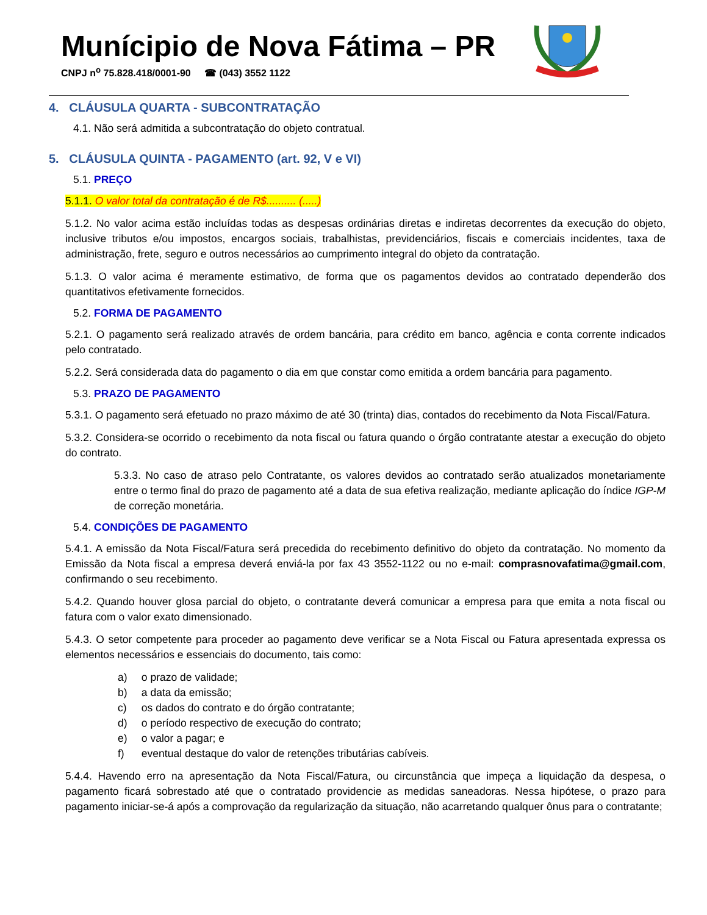Munícipio de Nova Fátima – PR
CNPJ n<sup>o</sup> 75.828.418/0001-90 ☎ (043) 3552 1122
4. CLÁUSULA QUARTA - SUBCONTRATAÇÃO
4.1. Não será admitida a subcontratação do objeto contratual.
5. CLÁUSULA QUINTA - PAGAMENTO (art. 92, V e VI)
5.1. PREÇO
5.1.1. O valor total da contratação é de R$.......... (.....)
5.1.2. No valor acima estão incluídas todas as despesas ordinárias diretas e indiretas decorrentes da execução do objeto, inclusive tributos e/ou impostos, encargos sociais, trabalhistas, previdenciários, fiscais e comerciais incidentes, taxa de administração, frete, seguro e outros necessários ao cumprimento integral do objeto da contratação.
5.1.3. O valor acima é meramente estimativo, de forma que os pagamentos devidos ao contratado dependerão dos quantitativos efetivamente fornecidos.
5.2. FORMA DE PAGAMENTO
5.2.1. O pagamento será realizado através de ordem bancária, para crédito em banco, agência e conta corrente indicados pelo contratado.
5.2.2. Será considerada data do pagamento o dia em que constar como emitida a ordem bancária para pagamento.
5.3. PRAZO DE PAGAMENTO
5.3.1. O pagamento será efetuado no prazo máximo de até 30 (trinta) dias, contados do recebimento da Nota Fiscal/Fatura.
5.3.2. Considera-se ocorrido o recebimento da nota fiscal ou fatura quando o órgão contratante atestar a execução do objeto do contrato.
5.3.3. No caso de atraso pelo Contratante, os valores devidos ao contratado serão atualizados monetariamente entre o termo final do prazo de pagamento até a data de sua efetiva realização, mediante aplicação do índice IGP-M de correção monetária.
5.4. CONDIÇÕES DE PAGAMENTO
5.4.1. A emissão da Nota Fiscal/Fatura será precedida do recebimento definitivo do objeto da contratação. No momento da Emissão da Nota fiscal a empresa deverá enviá-la por fax 43 3552-1122 ou no e-mail: comprasnovafatima@gmail.com, confirmando o seu recebimento.
5.4.2. Quando houver glosa parcial do objeto, o contratante deverá comunicar a empresa para que emita a nota fiscal ou fatura com o valor exato dimensionado.
5.4.3. O setor competente para proceder ao pagamento deve verificar se a Nota Fiscal ou Fatura apresentada expressa os elementos necessários e essenciais do documento, tais como:
a) o prazo de validade;
b) a data da emissão;
c) os dados do contrato e do órgão contratante;
d) o período respectivo de execução do contrato;
e) o valor a pagar; e
f) eventual destaque do valor de retenções tributárias cabíveis.
5.4.4. Havendo erro na apresentação da Nota Fiscal/Fatura, ou circunstância que impeça a liquidação da despesa, o pagamento ficará sobrestado até que o contratado providencie as medidas saneadoras. Nessa hipótese, o prazo para pagamento iniciar-se-á após a comprovação da regularização da situação, não acarretando qualquer ônus para o contratante;